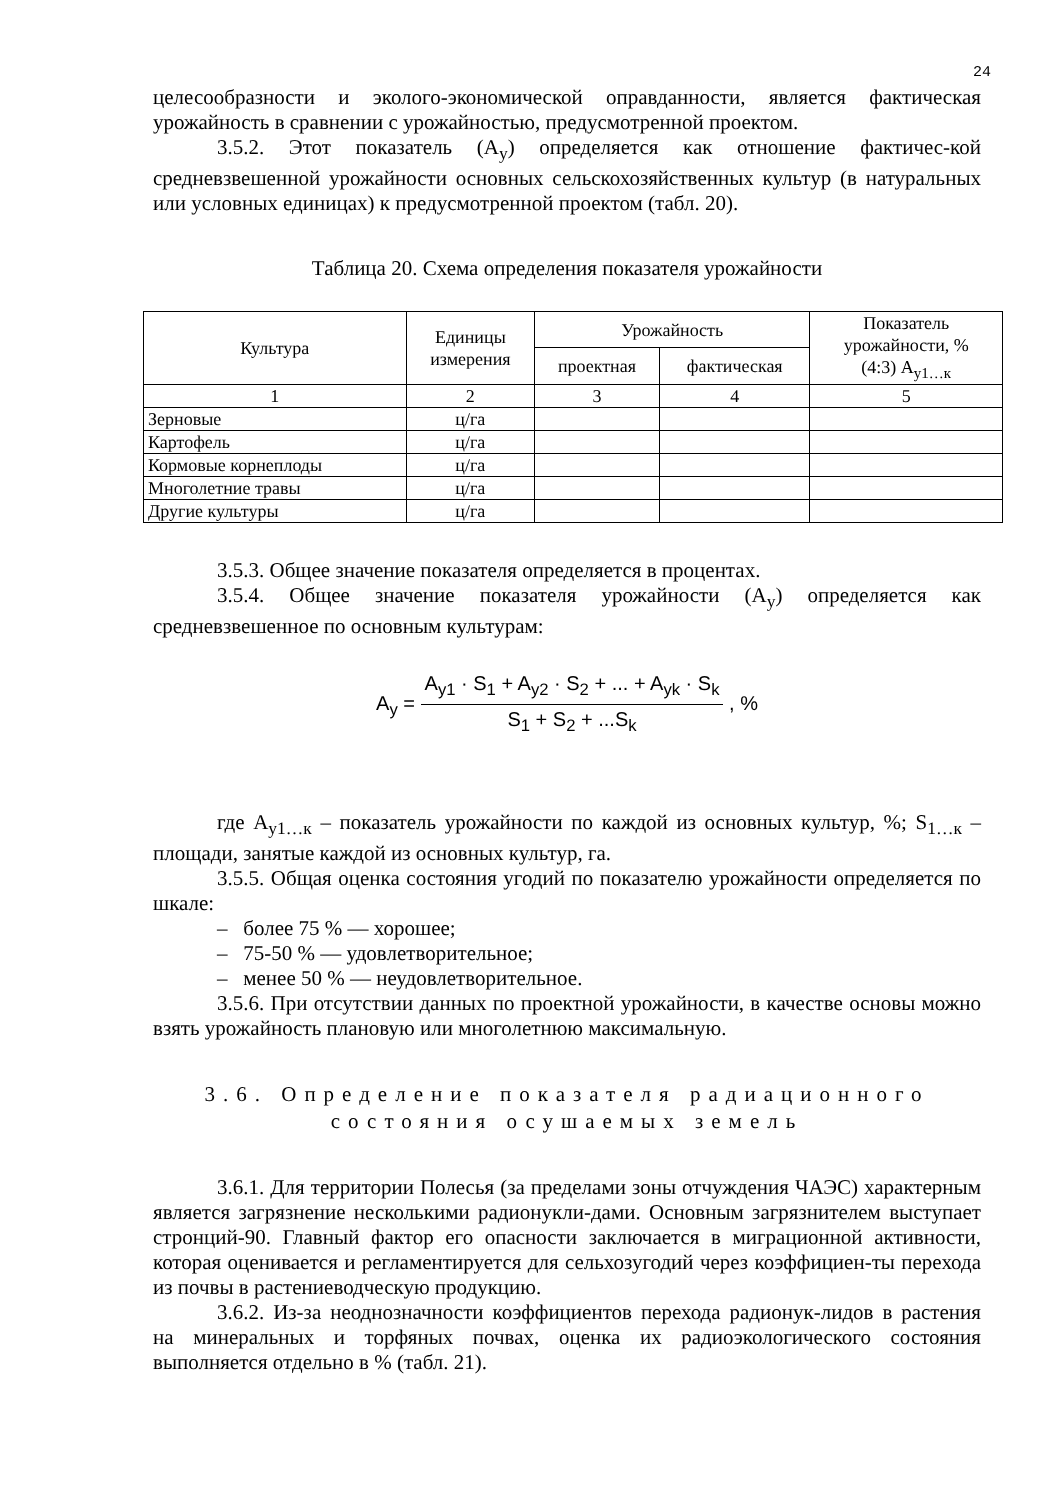24
целесообразности и эколого-экономической оправданности, является фактическая урожайность в сравнении с урожайностью, предусмотренной проектом.
3.5.2. Этот показатель (А<sub>у</sub>) определяется как отношение фактичес-кой средневзвешенной урожайности основных сельскохозяйственных культур (в натуральных или условных единицах) к предусмотренной проектом (табл. 20).
Таблица 20. Схема определения показателя урожайности
| Культура | Единицы измерения | Урожайность | | Показатель урожайности, % (4:3) А<sub>у1…к</sub> |
| --- | --- | --- | --- | --- |
| | | проектная | фактическая | |
| 1 | 2 | 3 | 4 | 5 |
| Зерновые | ц/га | | | |
| Картофель | ц/га | | | |
| Кормовые корнеплоды | ц/га | | | |
| Многолетние травы | ц/га | | | |
| Другие культуры | ц/га | | | |
3.5.3. Общее значение показателя определяется в процентах.
3.5.4. Общее значение показателя урожайности (А<sub>у</sub>) определяется как средневзвешенное по основным культурам:
A<sub>y</sub> = A<sub>y1</sub> · S<sub>1</sub> + A<sub>y2</sub> · S<sub>2</sub> + ... + A<sub>yk</sub> · S<sub>k</sub> S<sub>1</sub> + S<sub>2</sub> + ...S<sub>k</sub> , %
где А<sub>у1…к</sub> – показатель урожайности по каждой из основных культур, %; S<sub>1…к</sub> – площади, занятые каждой из основных культур, га.
3.5.5. Общая оценка состояния угодий по показателю урожайности определяется по шкале:
– более 75 % — хорошее;
– 75-50 % — удовлетворительное;
– менее 50 % — неудовлетворительное.
3.5.6. При отсутствии данных по проектной урожайности, в качестве основы можно взять урожайность плановую или многолетнюю максимальную.
3.6. Определение показателя радиационного
состояния осушаемых земель
3.6.1. Для территории Полесья (за пределами зоны отчуждения ЧАЭС) характерным является загрязнение несколькими радионукли-дами. Основным загрязнителем выступает стронций-90. Главный фактор его опасности заключается в миграционной активности, которая оценивается и регламентируется для сельхозугодий через коэффициен-ты перехода из почвы в растениеводческую продукцию.
3.6.2. Из-за неоднозначности коэффициентов перехода радионук-лидов в растения на минеральных и торфяных почвах, оценка их радиоэкологического состояния выполняется отдельно в % (табл. 21).